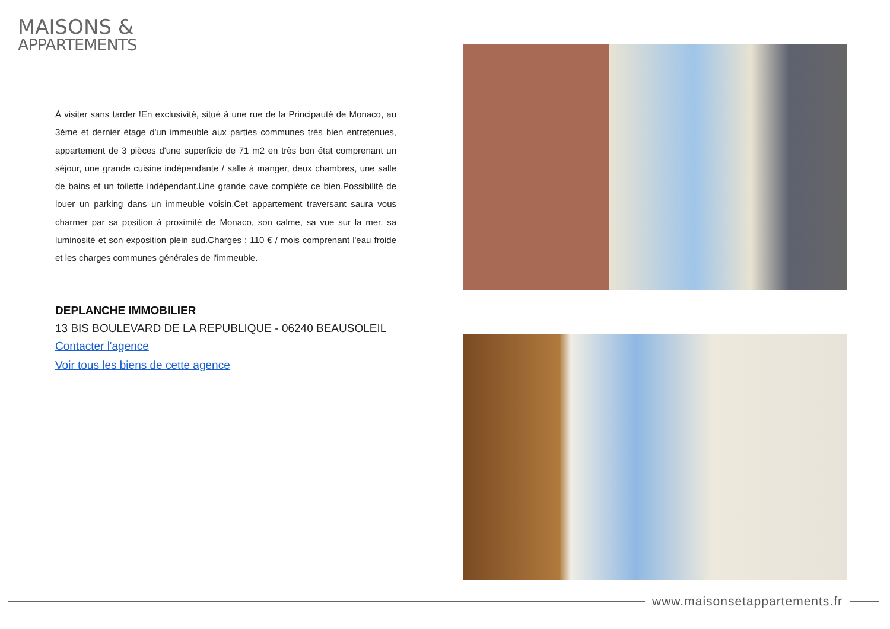MAISONS &
APPARTEMENTS
À visiter sans tarder !En exclusivité, situé à une rue de la Principauté de Monaco, au 3ème et dernier étage d'un immeuble aux parties communes très bien entretenues, appartement de 3 pièces d'une superficie de 71 m2 en très bon état comprenant un séjour, une grande cuisine indépendante / salle à manger, deux chambres, une salle de bains et un toilette indépendant.Une grande cave complète ce bien.Possibilité de louer un parking dans un immeuble voisin.Cet appartement traversant saura vous charmer par sa position à proximité de Monaco, son calme, sa vue sur la mer, sa luminosité et son exposition plein sud.Charges : 110 € / mois comprenant l'eau froide et les charges communes générales de l'immeuble.
DEPLANCHE IMMOBILIER
13 BIS BOULEVARD DE LA REPUBLIQUE - 06240 BEAUSOLEIL
Contacter l'agence
Voir tous les biens de cette agence
www.maisonsetappartements.fr